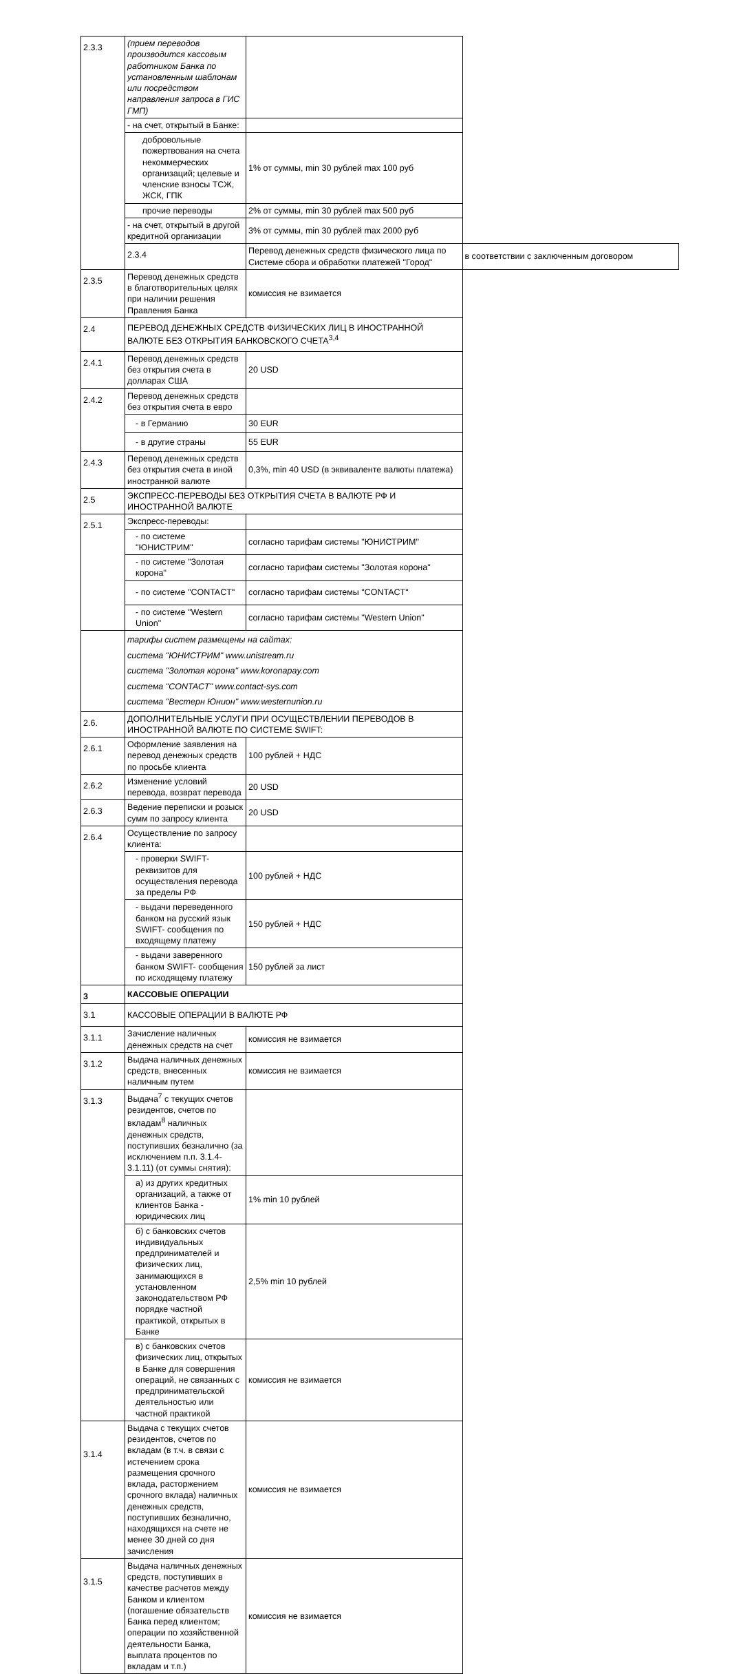| 2.3.3 | (прием переводов производится кассовым работником Банка по установленным шаблонам или посредством направления запроса в ГИС ГМП) | | |
| | - на счет, открытый в Банке: | | |
| | добровольные пожертвования на счета некоммерческих организаций; целевые и членские взносы ТСЖ, ЖСК, ГПК | 1% от суммы, min 30 рублей max 100 руб | |
| | прочие переводы | 2% от суммы, min 30 рублей max 500 руб | |
| | - на счет, открытый в другой кредитной организации | 3% от суммы, min 30 рублей max 2000 руб | |
| | 2.3.4 | Перевод денежных средств физического лица по Системе сбора и обработки платежей "Город" | в соответствии с заключенным договором |
| 2.3.5 | Перевод денежных средств в благотворительных целях при наличии решения Правления Банка | комиссия не взимается | |
| 2.4 | ПЕРЕВОД ДЕНЕЖНЫХ СРЕДСТВ ФИЗИЧЕСКИХ ЛИЦ В ИНОСТРАННОЙ ВАЛЮТЕ БЕЗ ОТКРЫТИЯ БАНКОВСКОГО СЧЕТА<sup>3,4</sup> | | |
| 2.4.1 | Перевод денежных средств без открытия счета в долларах США | 20 USD | |
| 2.4.2 | Перевод денежных средств без открытия счета в евро | | |
| | - в Германию | 30 EUR | |
| | - в другие страны | 55 EUR | |
| 2.4.3 | Перевод денежных средств без открытия счета в иной иностранной валюте | 0,3%, min 40 USD (в эквиваленте валюты платежа) | |
| 2.5 | ЭКСПРЕСС-ПЕРЕВОДЫ БЕЗ ОТКРЫТИЯ СЧЕТА В ВАЛЮТЕ РФ И ИНОСТРАННОЙ ВАЛЮТЕ | | |
| 2.5.1 | Экспресс-переводы: | | |
| | - по системе "ЮНИСТРИМ" | согласно тарифам системы "ЮНИСТРИМ" | |
| | - по системе "Золотая корона" | согласно тарифам системы "Золотая корона" | |
| | - по системе "CONTACT" | согласно тарифам системы "CONTACT" | |
| | - по системе "Western Union" | согласно тарифам системы "Western Union" | |
| | тарифы систем размещены на сайтах: система "ЮНИСТРИМ" www.unistream.ru система "Золотая корона" www.koronapay.com система "CONTACT" www.contact-sys.com система "Вестерн Юнион" www.westernunion.ru | | |
| 2.6. | ДОПОЛНИТЕЛЬНЫЕ УСЛУГИ ПРИ ОСУЩЕСТВЛЕНИИ ПЕРЕВОДОВ В ИНОСТРАННОЙ ВАЛЮТЕ ПО СИСТЕМЕ SWIFT: | | |
| 2.6.1 | Оформление заявления на перевод денежных средств по просьбе клиента | 100 рублей + НДС | |
| 2.6.2 | Изменение условий перевода, возврат перевода | 20 USD | |
| 2.6.3 | Ведение переписки и розыск сумм по запросу клиента | 20 USD | |
| 2.6.4 | Осуществление по запросу клиента: | | |
| | - проверки SWIFT-реквизитов для осуществления перевода за пределы РФ | 100 рублей + НДС | |
| | - выдачи переведенного банком на русский язык SWIFT- сообщения по входящему платежу | 150 рублей + НДС | |
| | - выдачи заверенного банком SWIFT- сообщения по исходящему платежу | 150 рублей за лист | |
| 3 | КАССОВЫЕ ОПЕРАЦИИ | | |
| 3.1 | КАССОВЫЕ ОПЕРАЦИИ В ВАЛЮТЕ РФ | | |
| 3.1.1 | Зачисление наличных денежных средств на счет | комиссия не взимается | |
| 3.1.2 | Выдача наличных денежных средств, внесенных наличным путем | комиссия не взимается | |
| 3.1.3 | Выдача<sup>7</sup> с текущих счетов резидентов, счетов по вкладам<sup>8</sup> наличных денежных средств, поступивших безналично (за исключением п.п. 3.1.4-3.1.11) (от суммы снятия): | | |
| | а) из других кредитных организаций, а также от клиентов Банка - юридических лиц | 1% min 10 рублей | |
| | б) с банковских счетов индивидуальных предпринимателей и физических лиц, занимающихся в установленном законодательством РФ порядке частной практикой, открытых в Банке | 2,5% min 10 рублей | |
| | в) с банковских счетов физических лиц, открытых в Банке для совершения операций, не связанных с предпринимательской деятельностью или частной практикой | комиссия не взимается | |
| 3.1.4 | Выдача с текущих счетов резидентов, счетов по вкладам (в т.ч. в связи с истечением срока размещения срочного вклада, расторжением срочного вклада) наличных денежных средств, поступивших безналично, находящихся на счете не менее 30 дней со дня зачисления | комиссия не взимается | |
| 3.1.5 | Выдача наличных денежных средств, поступивших в качестве расчетов между Банком и клиентом (погашение обязательств Банка перед клиентом; операции по хозяйственной деятельности Банка, выплата процентов по вкладам и т.п.) | комиссия не взимается | |